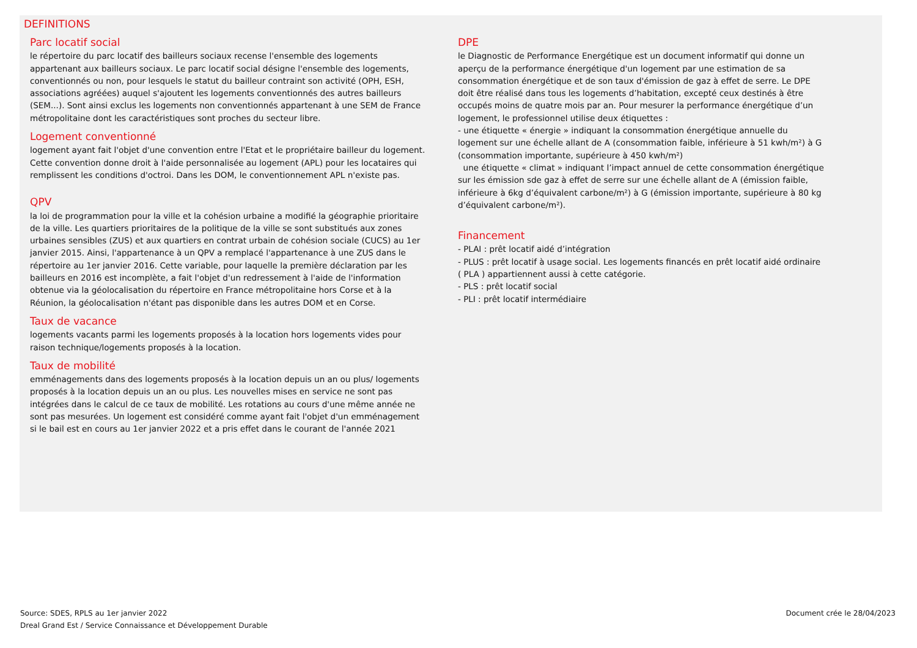DEFINITIONS
Parc locatif social
le répertoire du parc locatif des bailleurs sociaux recense l'ensemble des logements appartenant aux bailleurs sociaux. Le parc locatif social désigne l'ensemble des logements, conventionnés ou non, pour lesquels le statut du bailleur contraint son activité (OPH, ESH, associations agréées) auquel s'ajoutent les logements conventionnés des autres bailleurs (SEM...). Sont ainsi exclus les logements non conventionnés appartenant à une SEM de France métropolitaine dont les caractéristiques sont proches du secteur libre.
Logement conventionné
logement ayant fait l'objet d'une convention entre l'Etat et le propriétaire bailleur du logement. Cette convention donne droit à l'aide personnalisée au logement (APL) pour les locataires qui remplissent les conditions d'octroi. Dans les DOM, le conventionnement APL n'existe pas.
QPV
la loi de programmation pour la ville et la cohésion urbaine a modifié la géographie prioritaire de la ville. Les quartiers prioritaires de la politique de la ville se sont substitués aux zones urbaines sensibles (ZUS) et aux quartiers en contrat urbain de cohésion sociale (CUCS) au 1er janvier 2015. Ainsi, l'appartenance à un QPV a remplacé l'appartenance à une ZUS dans le répertoire au 1er janvier 2016. Cette variable, pour laquelle la première déclaration par les bailleurs en 2016 est incomplète, a fait l'objet d'un redressement à l'aide de l'information obtenue via la géolocalisation du répertoire en France métropolitaine hors Corse et à la Réunion, la géolocalisation n'étant pas disponible dans les autres DOM et en Corse.
Taux de vacance
logements vacants parmi les logements proposés à la location hors logements vides pour raison technique/logements proposés à la location.
Taux de mobilité
emménagements dans des logements proposés à la location depuis un an ou plus/ logements proposés à la location depuis un an ou plus. Les nouvelles mises en service ne sont pas intégrées dans le calcul de ce taux de mobilité. Les rotations au cours d'une même année ne sont pas mesurées. Un logement est considéré comme ayant fait l'objet d'un emménagement si le bail est en cours au 1er janvier 2022 et a pris effet dans le courant de l'année 2021
DPE
le Diagnostic de Performance Energétique est un document informatif qui donne un aperçu de la performance énergétique d'un logement par une estimation de sa consommation énergétique et de son taux d'émission de gaz à effet de serre. Le DPE doit être réalisé dans tous les logements d’habitation, excepté ceux destinés à être occupés moins de quatre mois par an. Pour mesurer la performance énergétique d’un logement, le professionnel utilise deux étiquettes :
- une étiquette « énergie » indiquant la consommation énergétique annuelle du logement sur une échelle allant de A (consommation faible, inférieure à 51 kwh/m²) à G (consommation importante, supérieure à 450 kwh/m²)
une étiquette « climat » indiquant l’impact annuel de cette consommation énergétique sur les émission sde gaz à effet de serre sur une échelle allant de A (émission faible, inférieure à 6kg d’équivalent carbone/m²) à G (émission importante, supérieure à 80 kg d’équivalent carbone/m²).
Financement
- PLAI : prêt locatif aidé d’intégration
- PLUS : prêt locatif à usage social. Les logements financés en prêt locatif aidé ordinaire ( PLA ) appartiennent aussi à cette catégorie.
- PLS : prêt locatif social
- PLI : prêt locatif intermédiaire
Source: SDES, RPLS au 1er janvier 2022
Dreal Grand Est / Service Connaissance et Développement Durable
Document crée le 28/04/2023